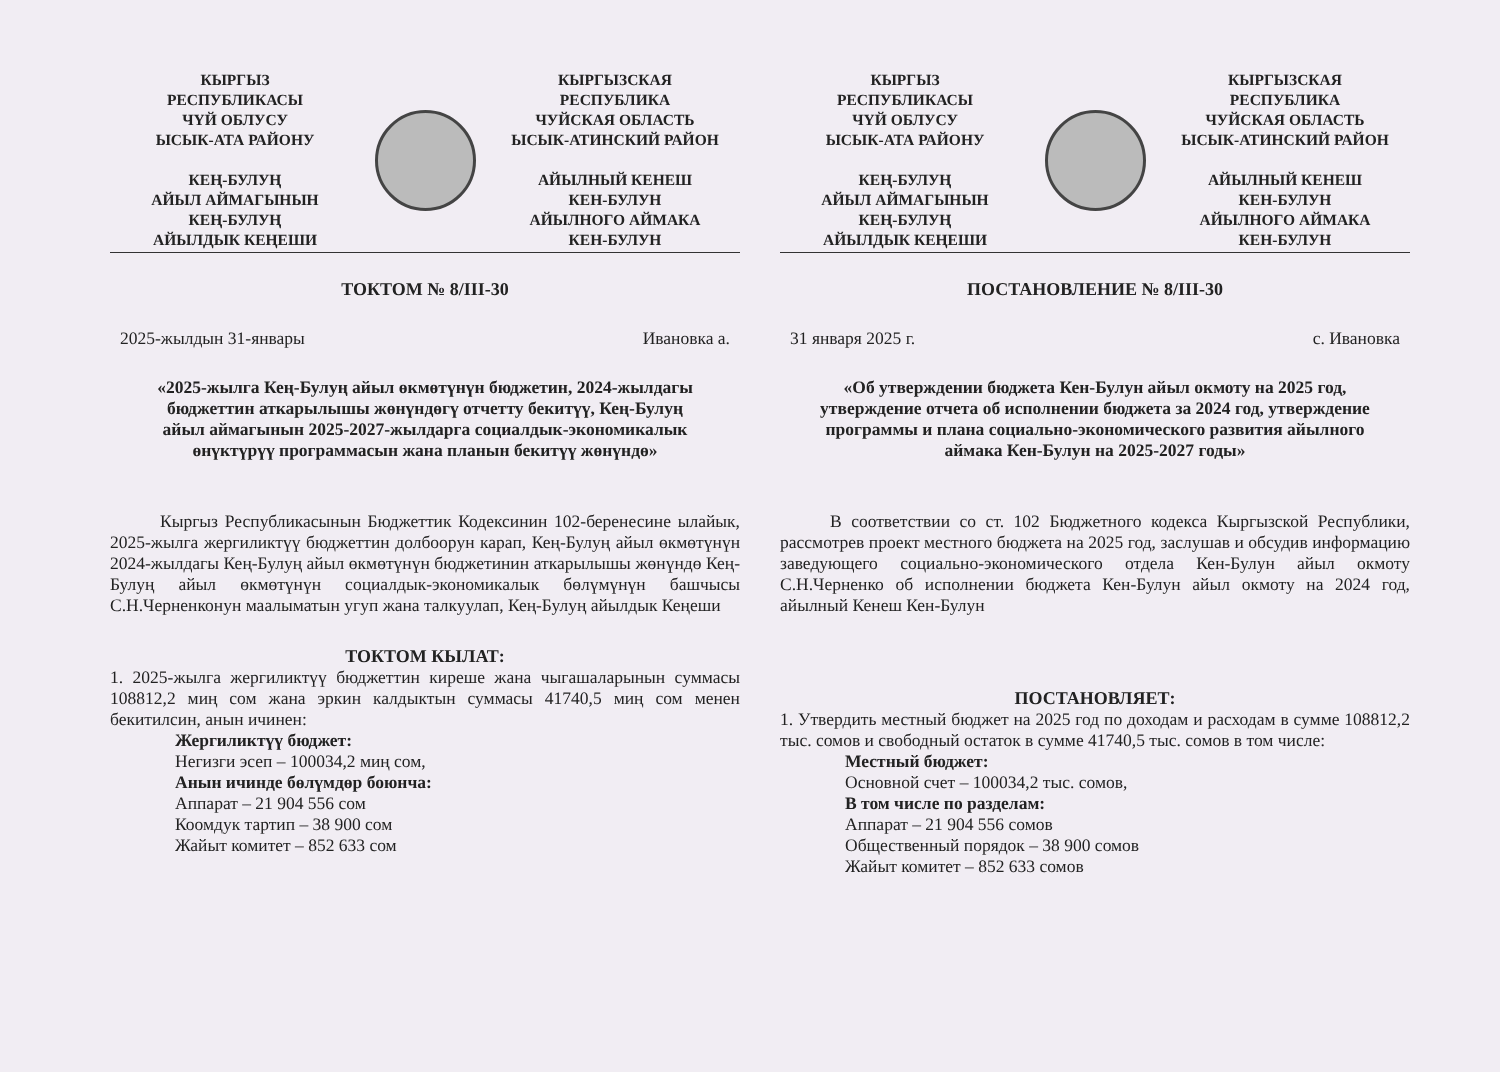КЫРГЫЗ
РЕСПУБЛИКАСЫ
ЧҮЙ ОБЛУСУ
ЫСЫК-АТА РАЙОНУ
КЕҢ-БУЛУҢ
АЙЫЛ АЙМАГЫНЫН
КЕҢ-БУЛУҢ
АЙЫЛДЫК КЕҢЕШИ
КЫРГЫЗСКАЯ
РЕСПУБЛИКА
ЧУЙСКАЯ ОБЛАСТЬ
ЫСЫК-АТИНСКИЙ РАЙОН
АЙЫЛНЫЙ КЕНЕШ
КЕН-БУЛУН
АЙЫЛНОГО АЙМАКА
КЕН-БУЛУН
ТОКТОМ № 8/III-30
2025-жылдын 31-январы Ивановка а.
«2025-жылга Кең-Булуң айыл өкмөтүнүн бюджетин, 2024-жылдагы бюджеттин аткарылышы жөнүндөгү отчетту бекитүү, Кең-Булуң айыл аймагынын 2025-2027-жылдарга социалдык-экономикалык өнүктүрүү программасын жана планын бекитүү жөнүндө»
Кыргыз Республикасынын Бюджеттик Кодексинин 102-беренесине ылайык, 2025-жылга жергиликтүү бюджеттин долбоорун карап, Кең-Булуң айыл өкмөтүнүн 2024-жылдагы Кең-Булуң айыл өкмөтүнүн бюджетинин аткарылышы жөнүндө Кең-Булуң айыл өкмөтүнүн социалдык-экономикалык бөлүмүнүн башчысы С.Н.Черненконун маалыматын угуп жана талкуулап, Кең-Булуң айылдык Кеңеши
ТОКТОМ КЫЛАТ:
1. 2025-жылга жергиликтүү бюджеттин киреше жана чыгашаларынын суммасы 108812,2 миң сом жана эркин калдыктын суммасы 41740,5 миң сом менен бекитилсин, анын ичинен:
Жергиликтүү бюджет:
Негизги эсеп – 100034,2 миң сом,
Анын ичинде бөлүмдөр боюнча:
Аппарат – 21 904 556 сом
Коомдук тартип – 38 900 сом
Жайыт комитет – 852 633 сом
КЫРГЫЗ
РЕСПУБЛИКАСЫ
ЧҮЙ ОБЛУСУ
ЫСЫК-АТА РАЙОНУ
КЕҢ-БУЛУҢ
АЙЫЛ АЙМАГЫНЫН
КЕҢ-БУЛУҢ
АЙЫЛДЫК КЕҢЕШИ
КЫРГЫЗСКАЯ
РЕСПУБЛИКА
ЧУЙСКАЯ ОБЛАСТЬ
ЫСЫК-АТИНСКИЙ РАЙОН
АЙЫЛНЫЙ КЕНЕШ
КЕН-БУЛУН
АЙЫЛНОГО АЙМАКА
КЕН-БУЛУН
ПОСТАНОВЛЕНИЕ № 8/III-30
31 января 2025 г. с. Ивановка
«Об утверждении бюджета Кен-Булун айыл окмоту на 2025 год, утверждение отчета об исполнении бюджета за 2024 год, утверждение программы и плана социально-экономического развития айылного аймака Кен-Булун на 2025-2027 годы»
В соответствии со ст. 102 Бюджетного кодекса Кыргызской Республики, рассмотрев проект местного бюджета на 2025 год, заслушав и обсудив информацию заведующего социально-экономического отдела Кен-Булун айыл окмоту С.Н.Черненко об исполнении бюджета Кен-Булун айыл окмоту на 2024 год, айылный Кенеш Кен-Булун
ПОСТАНОВЛЯЕТ:
1. Утвердить местный бюджет на 2025 год по доходам и расходам в сумме 108812,2 тыс. сомов и свободный остаток в сумме 41740,5 тыс. сомов в том числе:
Местный бюджет:
Основной счет – 100034,2 тыс. сомов,
В том числе по разделам:
Аппарат – 21 904 556 сомов
Общественный порядок – 38 900 сомов
Жайыт комитет – 852 633 сомов